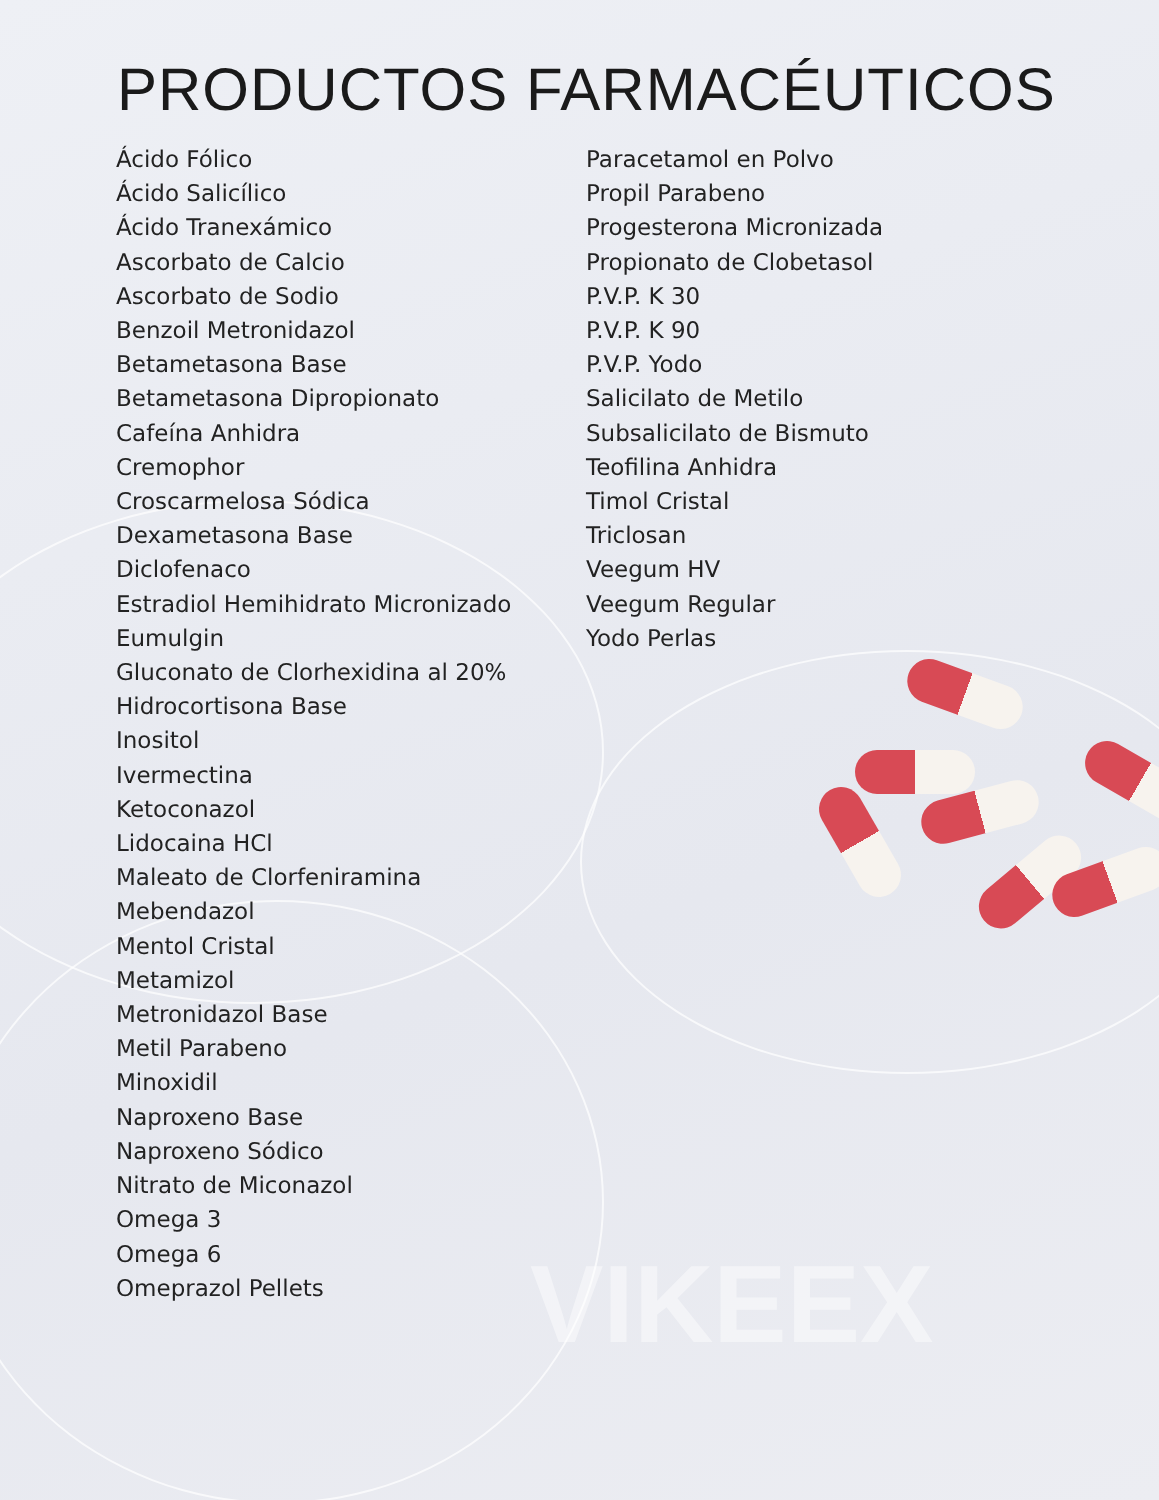VIKEEX
PRODUCTOS FARMACÉUTICOS
Ácido Fólico
Ácido Salicílico
Ácido Tranexámico
Ascorbato de Calcio
Ascorbato de Sodio
Benzoil Metronidazol
Betametasona Base
Betametasona Dipropionato
Cafeína Anhidra
Cremophor
Croscarmelosa Sódica
Dexametasona Base
Diclofenaco
Estradiol Hemihidrato Micronizado
Eumulgin
Gluconato de Clorhexidina al 20%
Hidrocortisona Base
Inositol
Ivermectina
Ketoconazol
Lidocaina HCl
Maleato de Clorfeniramina
Mebendazol
Mentol Cristal
Metamizol
Metronidazol Base
Metil Parabeno
Minoxidil
Naproxeno Base
Naproxeno Sódico
Nitrato de Miconazol
Omega 3
Omega 6
Omeprazol Pellets
Paracetamol en Polvo
Propil Parabeno
Progesterona Micronizada
Propionato de Clobetasol
P.V.P. K 30
P.V.P. K 90
P.V.P. Yodo
Salicilato de Metilo
Subsalicilato de Bismuto
Teofilina Anhidra
Timol Cristal
Triclosan
Veegum HV
Veegum Regular
Yodo Perlas